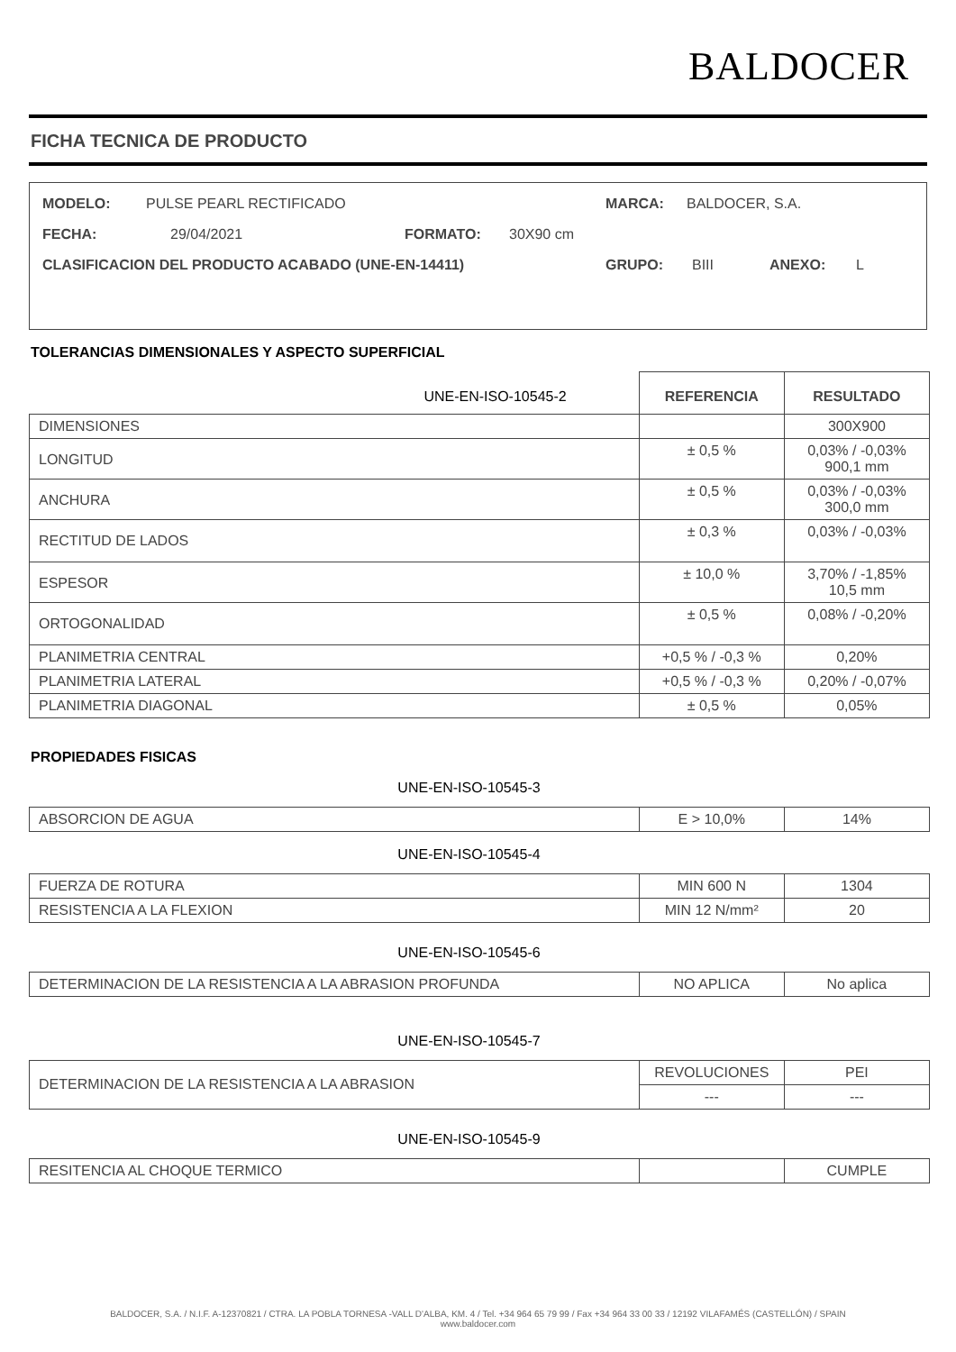BALDOCER
FICHA TECNICA DE PRODUCTO
MODELO: PULSE PEARL RECTIFICADO MARCA: BALDOCER, S.A.
FECHA: 29/04/2021 FORMATO: 30X90 cm
CLASIFICACION DEL PRODUCTO ACABADO (UNE-EN-14411) GRUPO: BIII ANEXO: L
TOLERANCIAS DIMENSIONALES Y ASPECTO SUPERFICIAL
| UNE-EN-ISO-10545-2 | REFERENCIA | RESULTADO |
| --- | --- | --- |
| DIMENSIONES | | 300X900 |
| LONGITUD | ± 0,5 % | 0,03% / -0,03% 900,1 mm |
| ANCHURA | ± 0,5 % | 0,03% / -0,03% 300,0 mm |
| RECTITUD DE LADOS | ± 0,3 % | 0,03% / -0,03% |
| ESPESOR | ± 10,0 % | 3,70% / -1,85% 10,5 mm |
| ORTOGONALIDAD | ± 0,5 % | 0,08% / -0,20% |
| PLANIMETRIA CENTRAL | +0,5 % / -0,3 % | 0,20% |
| PLANIMETRIA LATERAL | +0,5 % / -0,3 % | 0,20% / -0,07% |
| PLANIMETRIA DIAGONAL | ± 0,5 % | 0,05% |
PROPIEDADES FISICAS
UNE-EN-ISO-10545-3
| ABSORCION DE AGUA | E > 10,0% | 14% |
UNE-EN-ISO-10545-4
| FUERZA DE ROTURA | MIN 600 N | 1304 |
| RESISTENCIA A LA FLEXION | MIN 12 N/mm² | 20 |
UNE-EN-ISO-10545-6
| DETERMINACION DE LA RESISTENCIA A LA ABRASION PROFUNDA | NO APLICA | No aplica |
UNE-EN-ISO-10545-7
| DETERMINACION DE LA RESISTENCIA A LA ABRASION | REVOLUCIONES | PEI |
| | --- | --- |
UNE-EN-ISO-10545-9
| RESITENCIA AL CHOQUE TERMICO | | CUMPLE |
BALDOCER, S.A. / N.I.F. A-12370821 / CTRA. LA POBLA TORNESA -VALL D'ALBA, KM. 4 / Tel. +34 964 65 79 99 / Fax +34 964 33 00 33 / 12192 VILAFAMÉS (CASTELLÓN) / SPAIN
www.baldocer.com